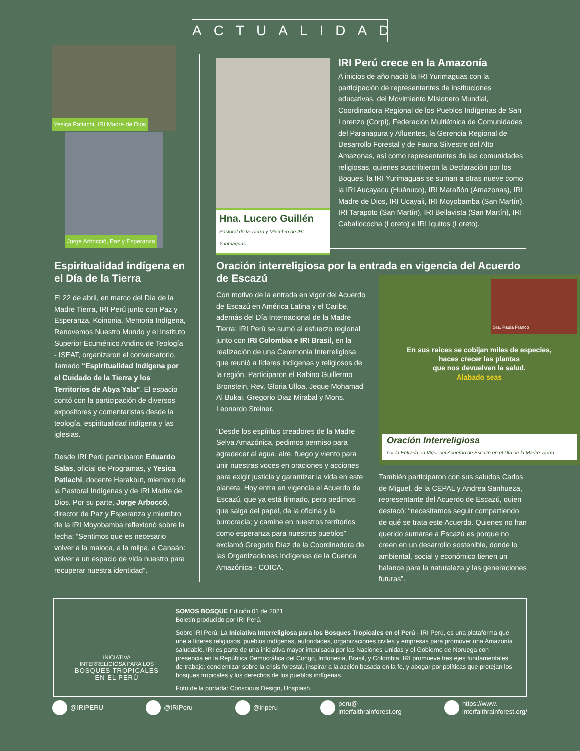ACTUALIDAD
Yesica Patiachi, IRI Madre de Dios
Jorge Arbocció, Paz y Esperanza
Hna. Lucero Guillén
Pastoral de la Tierra y Miembro de IRI Yurimaguas
IRI Perú crece en la Amazonía
A inicios de año nació la IRI Yurimaguas con la participación de representantes de instituciones educativas, del Movimiento Misionero Mundial, Coordinadora Regional de los Pueblos Indígenas de San Lorenzo (Corpi), Federación Multiétnica de Comunidades del Paranapura y Afluentes, la Gerencia Regional de Desarrollo Forestal y de Fauna Silvestre del Alto Amazonas, así como representantes de las comunidades religiosas, quienes suscribieron la Declaración por los Boques. la IRI Yurimaguas se suman a otras nueve como la IRI Aucayacu (Huánuco), IRI Marañón (Amazonas), IRI Madre de Dios, IRI Ucayali, IRI Moyobamba (San Martín), IRI Tarapoto (San Martín), IRI Bellavista (San Martín), IRI Caballococha (Loreto) e IRI Iquitos (Loreto).
Espiritualidad indígena en el Día de la Tierra
El 22 de abril, en marco del Día de la Madre Tierra, IRI Perú junto con Paz y Esperanza, Koinonia, Memoria Indígena, Renovemos Nuestro Mundo y el Instituto Superior Ecuménico Andino de Teología - ISEAT, organizaron el conversatorio, llamado “Espiritualidad Indígena por el Cuidado de la Tierra y los Territorios de Abya Yala”. El espacio contó con la participación de diversos expositores y comentaristas desde la teología, espiritualidad indígena y las iglesias.
Desde IRI Perú participaron Eduardo Salas, oficial de Programas, y Yesica Patiachi, docente Harakbut, miembro de la Pastoral Indígenas y de IRI Madre de Dios. Por su parte, Jorge Arboccó, director de Paz y Esperanza y miembro de la IRI Moyobamba reflexionó sobre la fecha: “Sentimos que es necesario volver a la maloca, a la milpa, a Canaán: volver a un espacio de vida nuestro para recuperar nuestra identidad”.
Oración interreligiosa por la entrada en vigencia del Acuerdo de Escazú
Con motivo de la entrada en vigor del Acuerdo de Escazú en América Latina y el Caribe, además del Día Internacional de la Madre Tierra; IRI Perú se sumó al esfuerzo regional junto con IRI Colombia e IRI Brasil, en la realización de una Ceremonia Interreligiosa que reunió a líderes indígenas y religiosos de la región. Participaron el Rabino Guillermo Bronstein, Rev. Gloria Ulloa, Jeque Mohamad Al Bukai, Gregorio Diaz Mirabal y Mons. Leonardo Steiner.
“Desde los espíritus creadores de la Madre Selva Amazónica, pedimos permiso para agradecer al agua, aire, fuego y viento para unir nuestras voces en oraciones y acciones para exigir justicia y garantizar la vida en este planeta. Hoy entra en vigencia el Acuerdo de Escazú, que ya está firmado, pero pedimos que salga del papel, de la oficina y la burocracia; y camine en nuestros territorios como esperanza para nuestros pueblos” exclamó Gregorio Díaz de la Coordinadora de las Organizaciones Indígenas de la Cuenca Amazónica - COICA.
Sra. Paula Franco
En sus raíces se cobijan miles de especies,
haces crecer las plantas
que nos devuelven la salud.
Alabado seas
Oración Interreligiosa
por la Entrada en Vigor del Acuerdo de Escazú en el Día de la Madre Tierra
También participaron con sus saludos Carlos de Miguel, de la CEPAL y Andrea Sanhueza, representante del Acuerdo de Escazú, quien destacó: “necesitamos seguir compartiendo de qué se trata este Acuerdo. Quienes no han querido sumarse a Escazú es porque no creen en un desarrollo sostenible, donde lo ambiental, social y económico tienen un balance para la naturaleza y las generaciones futuras”.
INICIATIVA
INTERRELIGIOSA PARA LOS
BOSQUES TROPICALES
EN EL PERÚ
SOMOS BOSQUE Edición 01 de 2021
Boletín producido por IRI Perú.
Sobre IRI Perú: La Iniciativa Interreligiosa para los Bosques Tropicales en el Perú - IRI Perú, es una plataforma que une a líderes religiosos, pueblos indígenas, autoridades, organizaciones civiles y empresas para promover una Amazonía saludable. IRI es parte de una iniciativa mayor impulsada por las Naciones Unidas y el Gobierno de Noruega con presencia en la República Democrática del Congo, Indonesia, Brasil, y Colombia. IRI promueve tres ejes fundamentales de trabajo: concientizar sobre la crisis forestal, inspirar a la acción basada en la fe, y abogar por políticas que protejan los bosques tropicales y los derechos de los pueblos indígenas.
Foto de la portada: Conscious Design, Unsplash.
@IRIPERU @IRIPeru @iriperu peru@
interfaithrainforest.org
https://www.
interfaithrainforest.org/